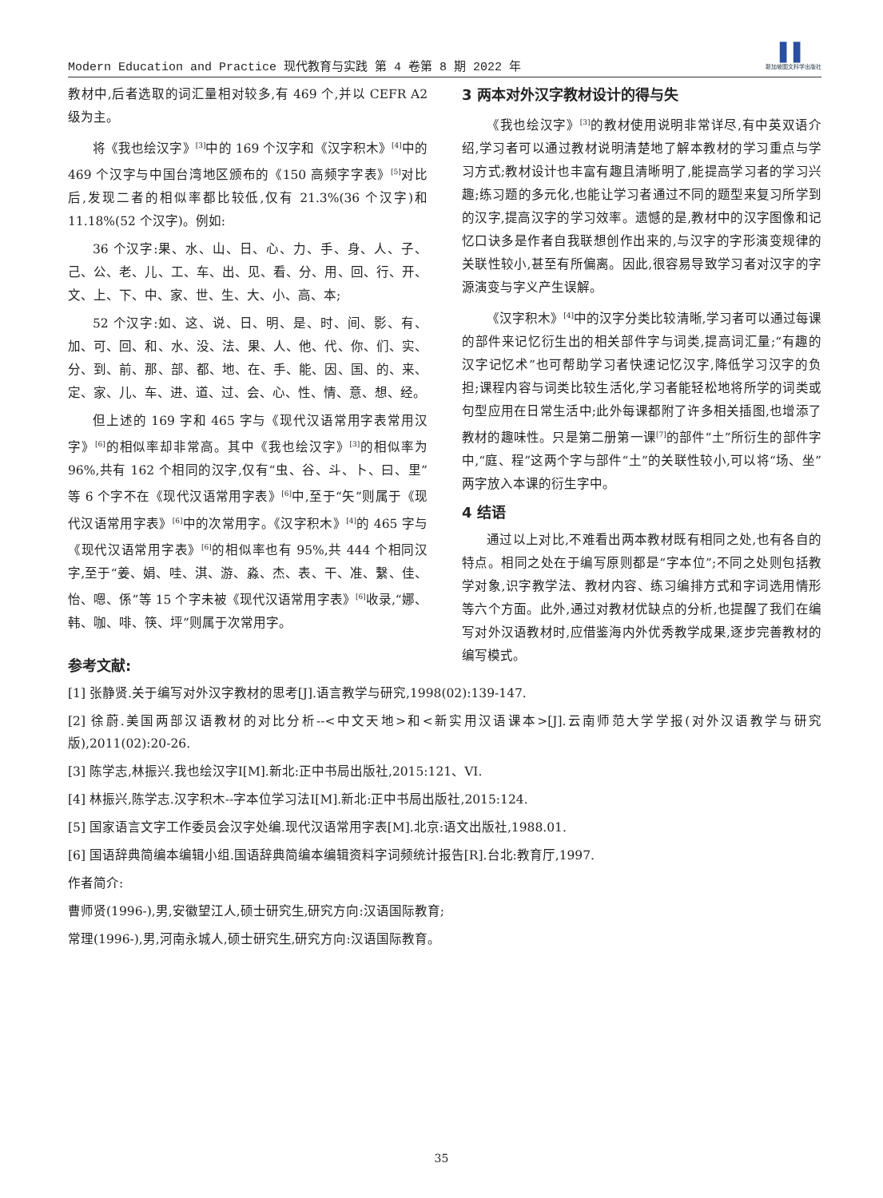Modern Education and Practice 现代教育与实践 第 4 卷第 8 期 2022 年 ▌▌
新加坡图文科学出版社
教材中,后者选取的词汇量相对较多,有 469 个,并以 CEFR A2 级为主。
将《我也绘汉字》<sup>[3]</sup>中的 169 个汉字和《汉字积木》<sup>[4]</sup>中的 469 个汉字与中国台湾地区颁布的《150 高频字字表》<sup>[5]</sup>对比后,发现二者的相似率都比较低,仅有 21.3%(36 个汉字)和 11.18%(52 个汉字)。例如:
36 个汉字:果、水、山、日、心、力、手、身、人、子、己、公、老、儿、工、车、出、见、看、分、用、回、行、开、文、上、下、中、家、世、生、大、小、高、本;
52 个汉字:如、这、说、日、明、是、时、间、影、有、加、可、回、和、水、没、法、果、人、他、代、你、们、实、分、到、前、那、部、都、地、在、手、能、因、国、的、来、定、家、儿、车、进、道、过、会、心、性、情、意、想、经。
但上述的 169 字和 465 字与《现代汉语常用字表常用汉字》<sup>[6]</sup>的相似率却非常高。其中《我也绘汉字》<sup>[3]</sup>的相似率为 96%,共有 162 个相同的汉字,仅有“虫、谷、斗、卜、曰、里”等 6 个字不在《现代汉语常用字表》<sup>[6]</sup>中,至于“矢”则属于《现代汉语常用字表》<sup>[6]</sup>中的次常用字。《汉字积木》<sup>[4]</sup>的 465 字与《现代汉语常用字表》<sup>[6]</sup>的相似率也有 95%,共 444 个相同汉字,至于“姜、娟、哇、淇、游、淼、杰、表、干、准、繫、佳、怡、嗯、係”等 15 个字未被《现代汉语常用字表》<sup>[6]</sup>收录,“娜、韩、咖、啡、筷、坪”则属于次常用字。
3 两本对外汉字教材设计的得与失
《我也绘汉字》<sup>[3]</sup>的教材使用说明非常详尽,有中英双语介绍,学习者可以通过教材说明清楚地了解本教材的学习重点与学习方式;教材设计也丰富有趣且清晰明了,能提高学习者的学习兴趣;练习题的多元化,也能让学习者通过不同的题型来复习所学到的汉字,提高汉字的学习效率。遗憾的是,教材中的汉字图像和记忆口诀多是作者自我联想创作出来的,与汉字的字形演变规律的关联性较小,甚至有所偏离。因此,很容易导致学习者对汉字的字源演变与字义产生误解。
《汉字积木》<sup>[4]</sup>中的汉字分类比较清晰,学习者可以通过每课的部件来记忆衍生出的相关部件字与词类,提高词汇量;“有趣的汉字记忆术”也可帮助学习者快速记忆汉字,降低学习汉字的负担;课程内容与词类比较生活化,学习者能轻松地将所学的词类或句型应用在日常生活中;此外每课都附了许多相关插图,也增添了教材的趣味性。只是第二册第一课<sup>[7]</sup>的部件“土”所衍生的部件字中,“庭、程”这两个字与部件“土”的关联性较小,可以将“场、坐”两字放入本课的衍生字中。
4 结语
通过以上对比,不难看出两本教材既有相同之处,也有各自的特点。相同之处在于编写原则都是“字本位”;不同之处则包括教学对象,识字教学法、教材内容、练习编排方式和字词选用情形等六个方面。此外,通过对教材优缺点的分析,也提醒了我们在编写对外汉语教材时,应借鉴海内外优秀教学成果,逐步完善教材的编写模式。
参考文献:
[1] 张静贤.关于编写对外汉字教材的思考[J].语言教学与研究,1998(02):139-147.
[2] 徐蔚.美国两部汉语教材的对比分析--<中文天地>和<新实用汉语课本>[J].云南师范大学学报(对外汉语教学与研究版),2011(02):20-26.
[3] 陈学志,林振兴.我也绘汉字I[M].新北:正中书局出版社,2015:121、VI.
[4] 林振兴,陈学志.汉字积木--字本位学习法I[M].新北:正中书局出版社,2015:124.
[5] 国家语言文字工作委员会汉字处编.现代汉语常用字表[M].北京:语文出版社,1988.01.
[6] 国语辞典简编本编辑小组.国语辞典简编本编辑资料字词频统计报告[R].台北:教育厅,1997.
作者简介:
曹师贤(1996-),男,安徽望江人,硕士研究生,研究方向:汉语国际教育;
常理(1996-),男,河南永城人,硕士研究生,研究方向:汉语国际教育。
35